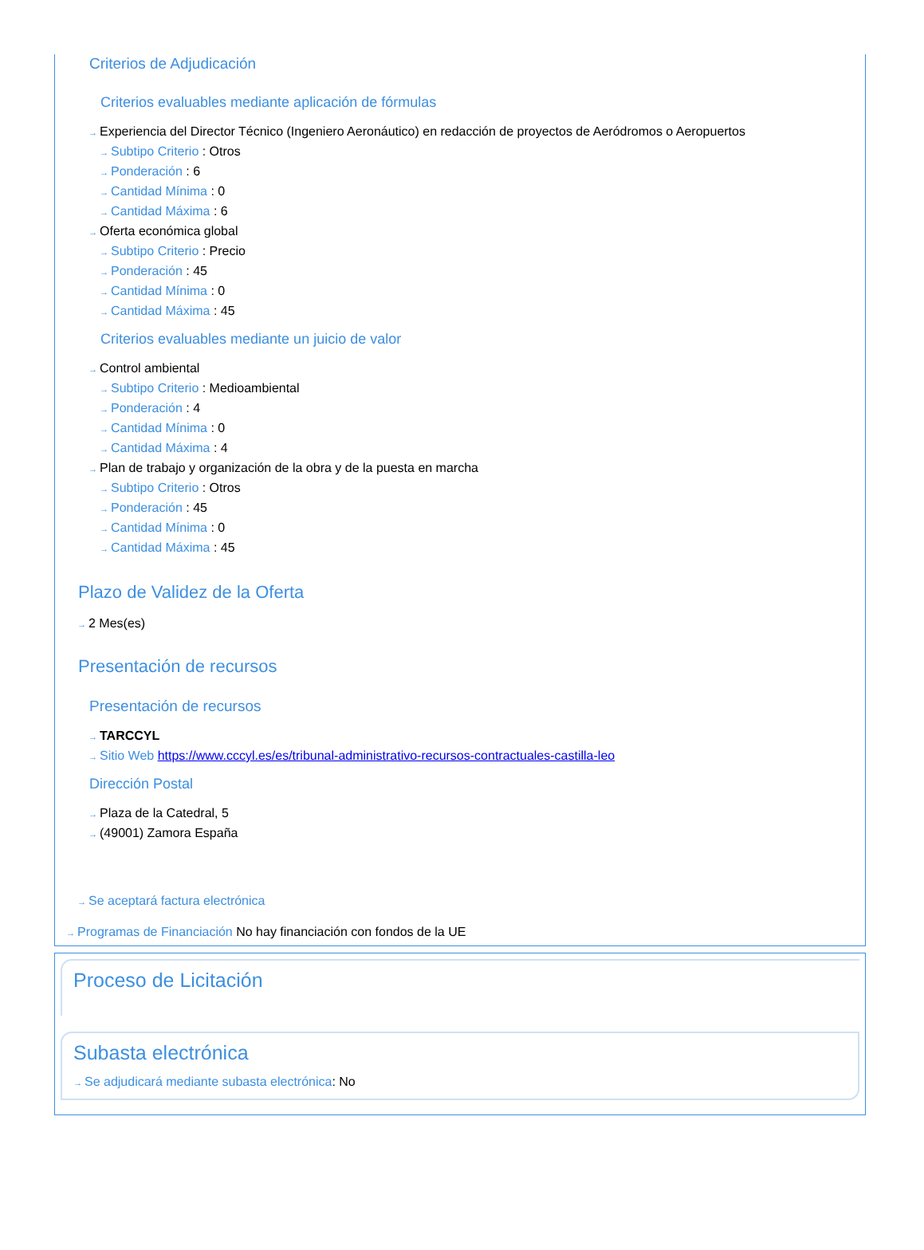Criterios de Adjudicación
Criterios evaluables mediante aplicación de fórmulas
→ Experiencia del Director Técnico (Ingeniero Aeronáutico) en redacción de proyectos de Aeródromos o Aeropuertos
→ Subtipo Criterio : Otros
→ Ponderación : 6
→ Cantidad Mínima : 0
→ Cantidad Máxima : 6
→ Oferta económica global
→ Subtipo Criterio : Precio
→ Ponderación : 45
→ Cantidad Mínima : 0
→ Cantidad Máxima : 45
Criterios evaluables mediante un juicio de valor
→ Control ambiental
→ Subtipo Criterio : Medioambiental
→ Ponderación : 4
→ Cantidad Mínima : 0
→ Cantidad Máxima : 4
→ Plan de trabajo y organización de la obra y de la puesta en marcha
→ Subtipo Criterio : Otros
→ Ponderación : 45
→ Cantidad Mínima : 0
→ Cantidad Máxima : 45
Plazo de Validez de la Oferta
→ 2 Mes(es)
Presentación de recursos
Presentación de recursos
→ TARCCYL
→ Sitio Web https://www.cccyl.es/es/tribunal-administrativo-recursos-contractuales-castilla-leo
Dirección Postal
→ Plaza de la Catedral, 5
→ (49001) Zamora España
→ Se aceptará factura electrónica
→ Programas de Financiación No hay financiación con fondos de la UE
Proceso de Licitación
Subasta electrónica
→ Se adjudicará mediante subasta electrónica: No